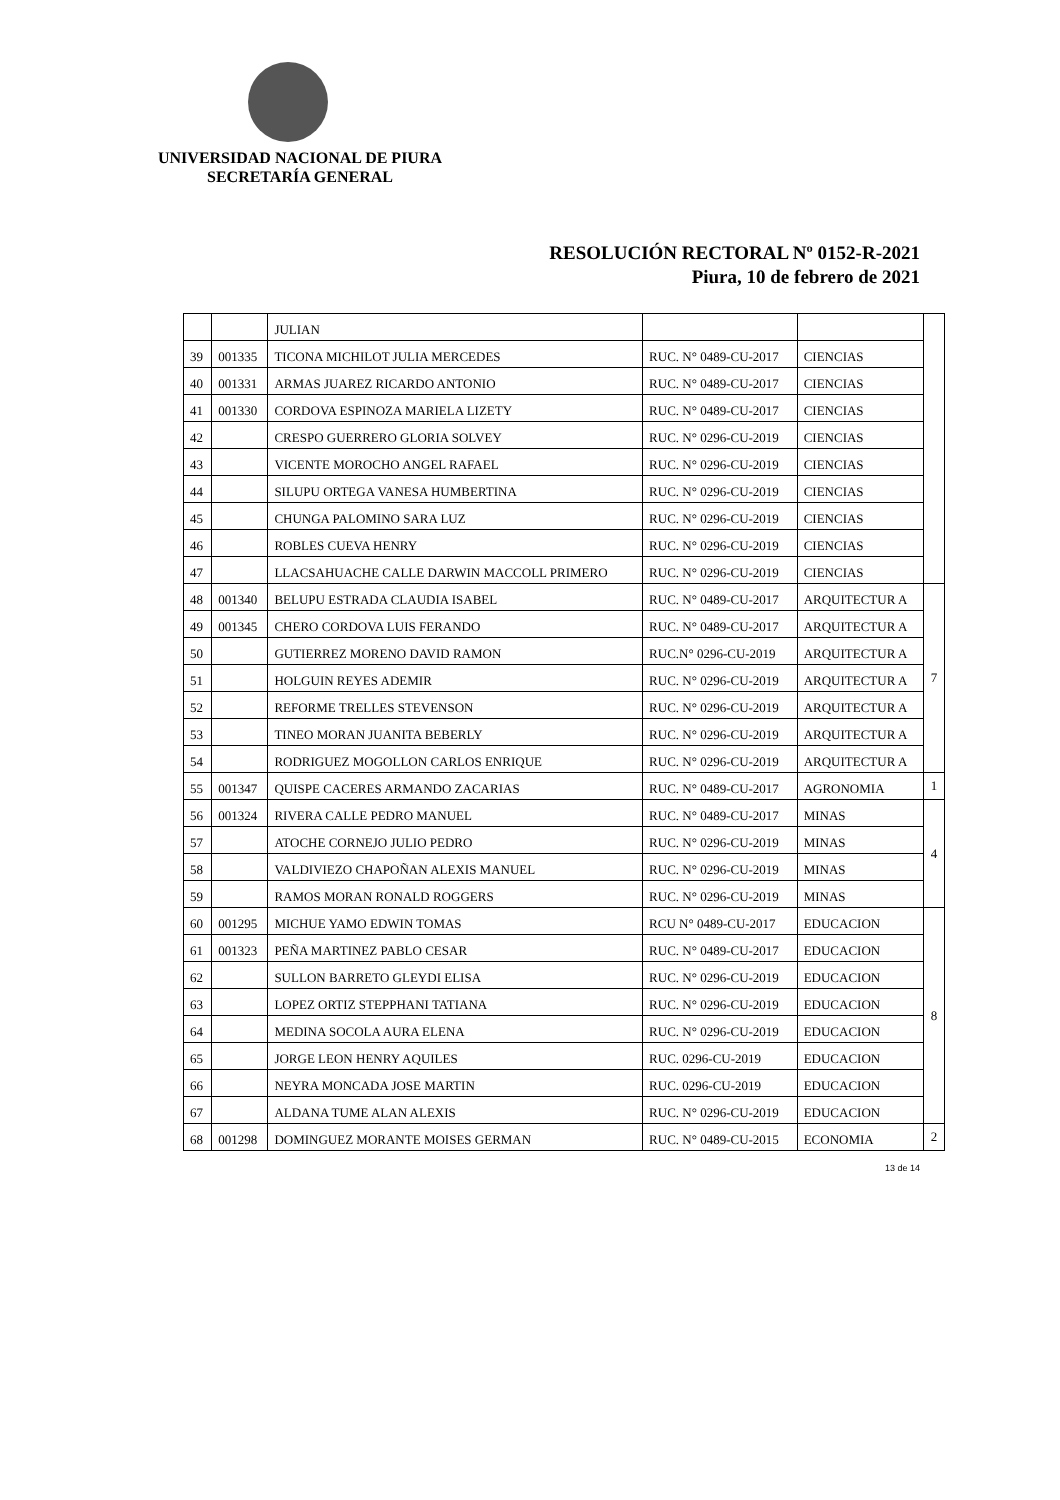UNIVERSIDAD NACIONAL DE PIURA
SECRETARÍA GENERAL
RESOLUCIÓN RECTORAL Nº 0152-R-2021
Piura, 10 de febrero de 2021
| | | JULIAN | | | |
| 39 | 001335 | TICONA MICHILOT JULIA MERCEDES | RUC. N° 0489-CU-2017 | CIENCIAS | |
| 40 | 001331 | ARMAS JUAREZ RICARDO ANTONIO | RUC. N° 0489-CU-2017 | CIENCIAS | |
| 41 | 001330 | CORDOVA ESPINOZA MARIELA LIZETY | RUC. N° 0489-CU-2017 | CIENCIAS | |
| 42 | | CRESPO GUERRERO GLORIA SOLVEY | RUC. N° 0296-CU-2019 | CIENCIAS | |
| 43 | | VICENTE MOROCHO ANGEL RAFAEL | RUC. N° 0296-CU-2019 | CIENCIAS | |
| 44 | | SILUPU ORTEGA VANESA HUMBERTINA | RUC. N° 0296-CU-2019 | CIENCIAS | |
| 45 | | CHUNGA PALOMINO SARA LUZ | RUC. N° 0296-CU-2019 | CIENCIAS | |
| 46 | | ROBLES CUEVA HENRY | RUC. N° 0296-CU-2019 | CIENCIAS | |
| 47 | | LLACSAHUACHE CALLE DARWIN MACCOLL PRIMERO | RUC. N° 0296-CU-2019 | CIENCIAS | |
| 48 | 001340 | BELUPU ESTRADA CLAUDIA ISABEL | RUC. N° 0489-CU-2017 | ARQUITECTUR A | 7 |
| 49 | 001345 | CHERO CORDOVA LUIS FERANDO | RUC. N° 0489-CU-2017 | ARQUITECTUR A | |
| 50 | | GUTIERREZ MORENO DAVID RAMON | RUC.N° 0296-CU-2019 | ARQUITECTUR A | |
| 51 | | HOLGUIN REYES ADEMIR | RUC. N° 0296-CU-2019 | ARQUITECTUR A | |
| 52 | | REFORME TRELLES STEVENSON | RUC. N° 0296-CU-2019 | ARQUITECTUR A | |
| 53 | | TINEO MORAN JUANITA BEBERLY | RUC. N° 0296-CU-2019 | ARQUITECTUR A | |
| 54 | | RODRIGUEZ MOGOLLON CARLOS ENRIQUE | RUC. N° 0296-CU-2019 | ARQUITECTUR A | |
| 55 | 001347 | QUISPE CACERES ARMANDO ZACARIAS | RUC. N° 0489-CU-2017 | AGRONOMIA | 1 |
| 56 | 001324 | RIVERA CALLE PEDRO MANUEL | RUC. N° 0489-CU-2017 | MINAS | 4 |
| 57 | | ATOCHE CORNEJO JULIO PEDRO | RUC. N° 0296-CU-2019 | MINAS | |
| 58 | | VALDIVIEZO CHAPOÑAN ALEXIS MANUEL | RUC. N° 0296-CU-2019 | MINAS | |
| 59 | | RAMOS MORAN RONALD ROGGERS | RUC. N° 0296-CU-2019 | MINAS | |
| 60 | 001295 | MICHUE YAMO EDWIN TOMAS | RCU N° 0489-CU-2017 | EDUCACION | 8 |
| 61 | 001323 | PEÑA MARTINEZ PABLO CESAR | RUC. N° 0489-CU-2017 | EDUCACION | |
| 62 | | SULLON BARRETO GLEYDI ELISA | RUC. N° 0296-CU-2019 | EDUCACION | |
| 63 | | LOPEZ ORTIZ STEPPHANI TATIANA | RUC. N° 0296-CU-2019 | EDUCACION | |
| 64 | | MEDINA SOCOLA AURA ELENA | RUC. N° 0296-CU-2019 | EDUCACION | |
| 65 | | JORGE LEON HENRY AQUILES | RUC. 0296-CU-2019 | EDUCACION | |
| 66 | | NEYRA MONCADA JOSE MARTIN | RUC. 0296-CU-2019 | EDUCACION | |
| 67 | | ALDANA TUME ALAN ALEXIS | RUC. N° 0296-CU-2019 | EDUCACION | |
| 68 | 001298 | DOMINGUEZ MORANTE MOISES GERMAN | RUC. N° 0489-CU-2015 | ECONOMIA | 2 |
13 de 14